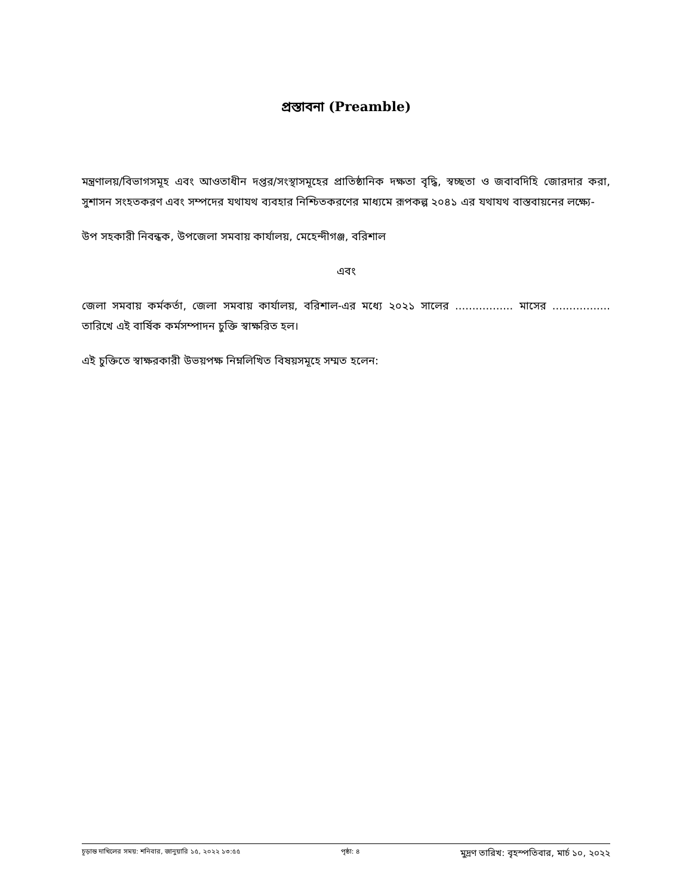প্রস্তাবনা (Preamble)
মন্ত্রণালয়/বিভাগসমূহ এবং আওতাধীন দপ্তর/সংস্থাসমূহের প্রাতিষ্ঠানিক দক্ষতা বৃদ্ধি, স্বচ্ছতা ও জবাবদিহি জোরদার করা, সুশাসন সংহতকরণ এবং সম্পদের যথাযথ ব্যবহার নিশ্চিতকরণের মাধ্যমে রূপকল্প ২০৪১ এর যথাযথ বাস্তবায়নের লক্ষ্যে-
উপ সহকারী নিবন্ধক, উপজেলা সমবায় কার্যালয়, মেহেন্দীগঞ্জ, বরিশাল
এবং
জেলা সমবায় কর্মকর্তা, জেলা সমবায় কার্যালয়, বরিশাল-এর মধ্যে ২০২১ সালের ................. মাসের ................. তারিখে এই বার্ষিক কর্মসম্পাদন চুক্তি স্বাক্ষরিত হল।
এই চুক্তিতে স্বাক্ষরকারী উভয়পক্ষ নিম্নলিখিত বিষয়সমূহে সম্মত হলেন:
চূড়ান্ত দাখিলের সময়: শনিবার, জানুয়ারি ১৫, ২০২২ ১৩:৫৫ পৃষ্ঠা: ৪ মুদ্রণ তারিখ: বৃহস্পতিবার, মার্চ ১০, ২০২২